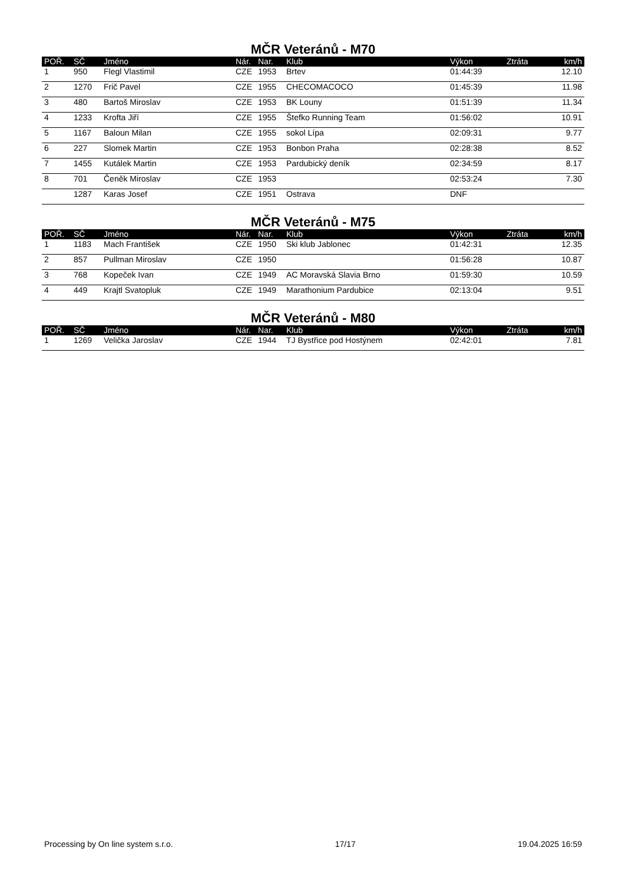MČR Veteránů - M70
| POŘ. | SČ | Jméno | Nár. | Nar. | Klub | Výkon | Ztráta | km/h |
| --- | --- | --- | --- | --- | --- | --- | --- | --- |
| 1 | 950 | Flegl Vlastimil | CZE | 1953 | Brtev | 01:44:39 | | 12.10 |
| 2 | 1270 | Frič Pavel | CZE | 1955 | CHECOMACOCO | 01:45:39 | | 11.98 |
| 3 | 480 | Bartoš Miroslav | CZE | 1953 | BK Louny | 01:51:39 | | 11.34 |
| 4 | 1233 | Krofta Jiří | CZE | 1955 | Štefko Running Team | 01:56:02 | | 10.91 |
| 5 | 1167 | Baloun Milan | CZE | 1955 | sokol Lípa | 02:09:31 | | 9.77 |
| 6 | 227 | Slomek Martin | CZE | 1953 | Bonbon Praha | 02:28:38 | | 8.52 |
| 7 | 1455 | Kutálek Martin | CZE | 1953 | Pardubický deník | 02:34:59 | | 8.17 |
| 8 | 701 | Čeněk Miroslav | CZE | 1953 | | 02:53:24 | | 7.30 |
| | 1287 | Karas Josef | CZE | 1951 | Ostrava | DNF | | |
MČR Veteránů - M75
| POŘ. | SČ | Jméno | Nár. | Nar. | Klub | Výkon | Ztráta | km/h |
| --- | --- | --- | --- | --- | --- | --- | --- | --- |
| 1 | 1183 | Mach František | CZE | 1950 | Ski klub Jablonec | 01:42:31 | | 12.35 |
| 2 | 857 | Pullman Miroslav | CZE | 1950 | | 01:56:28 | | 10.87 |
| 3 | 768 | Kopeček Ivan | CZE | 1949 | AC Moravská Slavia Brno | 01:59:30 | | 10.59 |
| 4 | 449 | Krajtl Svatopluk | CZE | 1949 | Marathonium Pardubice | 02:13:04 | | 9.51 |
MČR Veteránů - M80
| POŘ. | SČ | Jméno | Nár. | Nar. | Klub | Výkon | Ztráta | km/h |
| --- | --- | --- | --- | --- | --- | --- | --- | --- |
| 1 | 1269 | Velička Jaroslav | CZE | 1944 | TJ Bystřice pod Hostýnem | 02:42:01 | | 7.81 |
Processing by On line system s.r.o. 17/17 19.04.2025 16:59